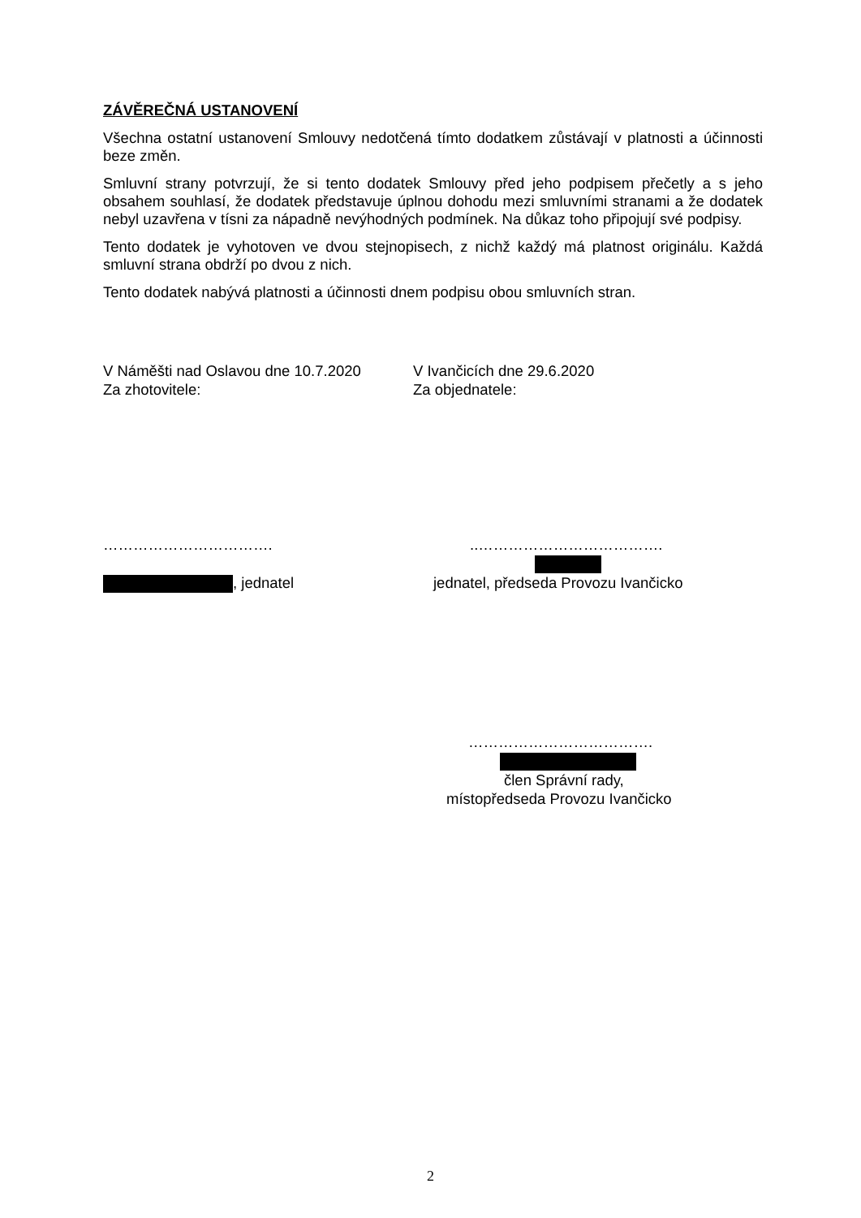ZÁVĚREČNÁ USTANOVENÍ
Všechna ostatní ustanovení Smlouvy nedotčená tímto dodatkem zůstávají v platnosti a účinnosti beze změn.
Smluvní strany potvrzují, že si tento dodatek Smlouvy před jeho podpisem přečetly a s jeho obsahem souhlasí, že dodatek představuje úplnou dohodu mezi smluvními stranami a že dodatek nebyl uzavřena v tísni za nápadně nevýhodných podmínek. Na důkaz toho připojují své podpisy.
Tento dodatek je vyhotoven ve dvou stejnopisech, z nichž každý má platnost originálu. Každá smluvní strana obdrží po dvou z nich.
Tento dodatek nabývá platnosti a účinnosti dnem podpisu obou smluvních stran.
V Náměšti nad Oslavou dne 10.7.2020
V Ivančicích dne 29.6.2020
Za zhotovitele: Za objednatele:
……………………………. ..……………………………….
, jednatel jednatel, předseda Provozu Ivančicko
……………………………….
člen Správní rady,
místopředseda Provozu Ivančicko
2